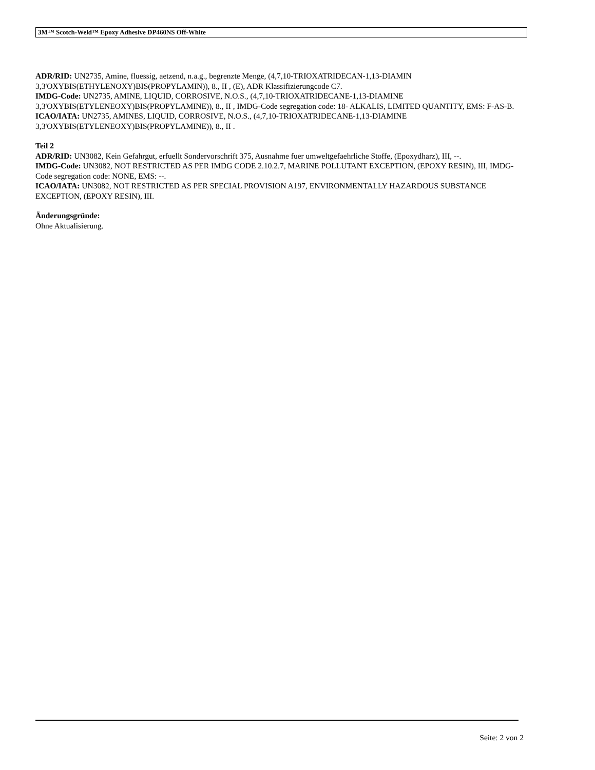3M™ Scotch-Weld™ Epoxy Adhesive DP460NS Off-White
ADR/RID: UN2735, Amine, fluessig, aetzend, n.a.g., begrenzte Menge, (4,7,10-TRIOXATRIDECAN-1,13-DIAMIN 3,3'OXYBIS(ETHYLENOXY)BIS(PROPYLAMIN)), 8., II , (E), ADR Klassifizierungcode C7.
IMDG-Code: UN2735, AMINE, LIQUID, CORROSIVE, N.O.S., (4,7,10-TRIOXATRIDECANE-1,13-DIAMINE 3,3'OXYBIS(ETYLENEOXY)BIS(PROPYLAMINE)), 8., II , IMDG-Code segregation code: 18- ALKALIS, LIMITED QUANTITY, EMS: F-AS-B.
ICAO/IATA: UN2735, AMINES, LIQUID, CORROSIVE, N.O.S., (4,7,10-TRIOXATRIDECANE-1,13-DIAMINE 3,3'OXYBIS(ETYLENEOXY)BIS(PROPYLAMINE)), 8., II .
Teil 2
ADR/RID: UN3082, Kein Gefahrgut, erfuellt Sondervorschrift 375, Ausnahme fuer umweltgefaehrliche Stoffe, (Epoxydharz), III, --.
IMDG-Code: UN3082, NOT RESTRICTED AS PER IMDG CODE 2.10.2.7, MARINE POLLUTANT EXCEPTION, (EPOXY RESIN), III, IMDG-Code segregation code: NONE, EMS: --.
ICAO/IATA: UN3082, NOT RESTRICTED AS PER SPECIAL PROVISION A197, ENVIRONMENTALLY HAZARDOUS SUBSTANCE EXCEPTION, (EPOXY RESIN), III.
Änderungsgründe:
Ohne Aktualisierung.
Seite: 2 von 2